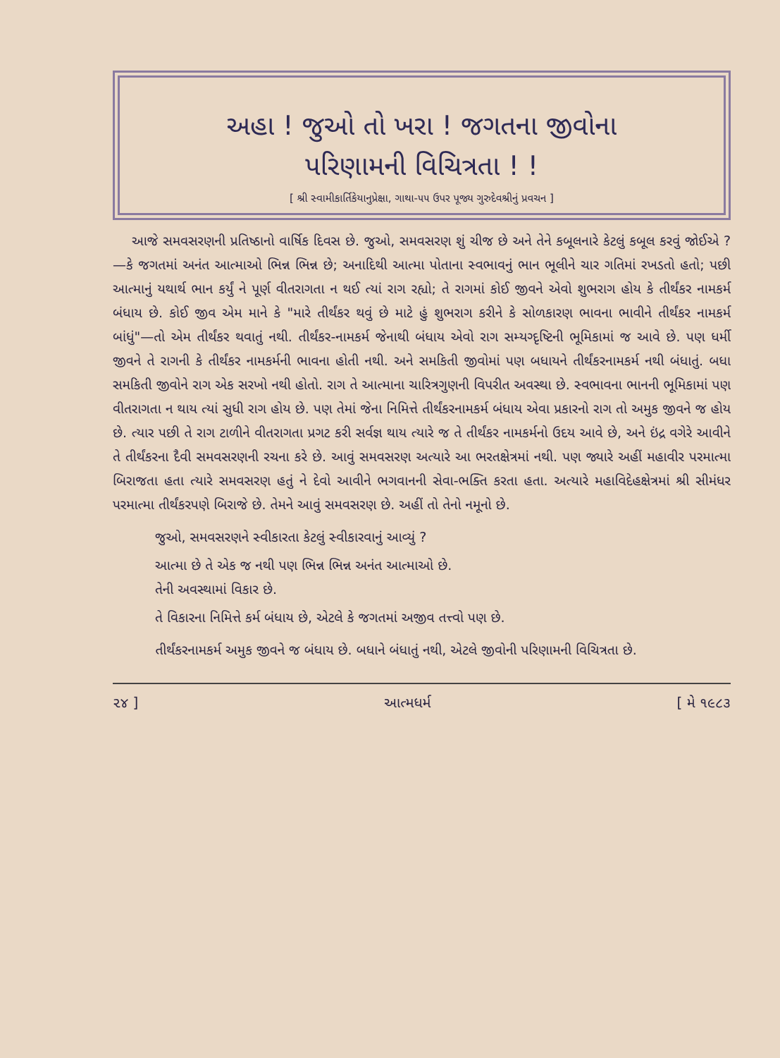અહા ! જુઓ તો ખરા ! જગતના જીવોના
પરિણામની વિચિત્રતા ! !
[ શ્રી સ્વામીકાર્તિકેયાનુપ્રેક્ષા, ગાથા-૫૫ ઉપર પૂજ્ય ગુરુદેવશ્રીનું પ્રવચન ]
આજે સમવસરણની પ્રતિષ્ઠાનો વાર્ષિક દિવસ છે. જુઓ, સમવસરણ શું ચીજ છે અને તેને કબૂલનારે કેટલું કબૂલ કરવું જોઈએ ?—કે જગતમાં અનંત આત્માઓ ભિન્ન ભિન્ન છે; અનાદિથી આત્મા પોતાના સ્વભાવનું ભાન ભૂલીને ચાર ગતિમાં રખડતો હતો; પછી આત્માનું યથાર્થ ભાન કર્યું ને પૂર્ણ વીતરાગતા ન થઈ ત્યાં રાગ રહ્યો; તે રાગમાં કોઈ જીવને એવો શુભરાગ હોય કે તીર્થંકર નામકર્મ બંધાય છે. કોઈ જીવ એમ માને કે "મારે તીર્થંકર થવું છે માટે હું શુભરાગ કરીને કે સોળકારણ ભાવના ભાવીને તીર્થંકર નામકર્મ બાંધું"—તો એમ તીર્થંકર થવાતું નથી. તીર્થંકર-નામકર્મ જેનાથી બંધાય એવો રાગ સમ્યગ્દૃષ્ટિની ભૂમિકામાં જ આવે છે. પણ ધર્મી જીવને તે રાગની કે તીર્થંકર નામકર્મની ભાવના હોતી નથી. અને સમકિતી જીવોમાં પણ બધાયને તીર્થંકરનામકર્મ નથી બંધાતું. બધા સમકિતી જીવોને રાગ એક સરખો નથી હોતો. રાગ તે આત્માના ચારિત્રગુણની વિપરીત અવસ્થા છે. સ્વભાવના ભાનની ભૂમિકામાં પણ વીતરાગતા ન થાય ત્યાં સુધી રાગ હોય છે. પણ તેમાં જેના નિમિત્તે તીર્થંકરનામકર્મ બંધાય એવા પ્રકારનો રાગ તો અમુક જીવને જ હોય છે. ત્યાર પછી તે રાગ ટાળીને વીતરાગતા પ્રગટ કરી સર્વજ્ઞ થાય ત્યારે જ તે તીર્થંકર નામકર્મનો ઉદય આવે છે, અને ઇંદ્ર વગેરે આવીને તે તીર્થંકરના દૈવી સમવસરણની રચના કરે છે. આવું સમવસરણ અત્યારે આ ભરતક્ષેત્રમાં નથી. પણ જ્યારે અહીં મહાવીર પરમાત્મા બિરાજતા હતા ત્યારે સમવસરણ હતું ને દેવો આવીને ભગવાનની સેવા-ભક્તિ કરતા હતા. અત્યારે મહાવિદેહક્ષેત્રમાં શ્રી સીમંધર પરમાત્મા તીર્થંકરપણે બિરાજે છે. તેમને આવું સમવસરણ છે. અહીં તો તેનો નમૂનો છે.
જુઓ, સમવસરણને સ્વીકારતા કેટલું સ્વીકારવાનું આવ્યું ?
આત્મા છે તે એક જ નથી પણ ભિન્ન ભિન્ન અનંત આત્માઓ છે.
તેની અવસ્થામાં વિકાર છે.
તે વિકારના નિમિત્તે કર્મ બંધાય છે, એટલે કે જગતમાં અજીવ તત્ત્વો પણ છે.
તીર્થંકરનામકર્મ અમુક જીવને જ બંધાય છે. બધાને બંધાતું નથી, એટલે જીવોની પરિણામની વિચિત્રતા છે.
૨૪ ] આત્મધર્મ [ મે ૧૯૮૩